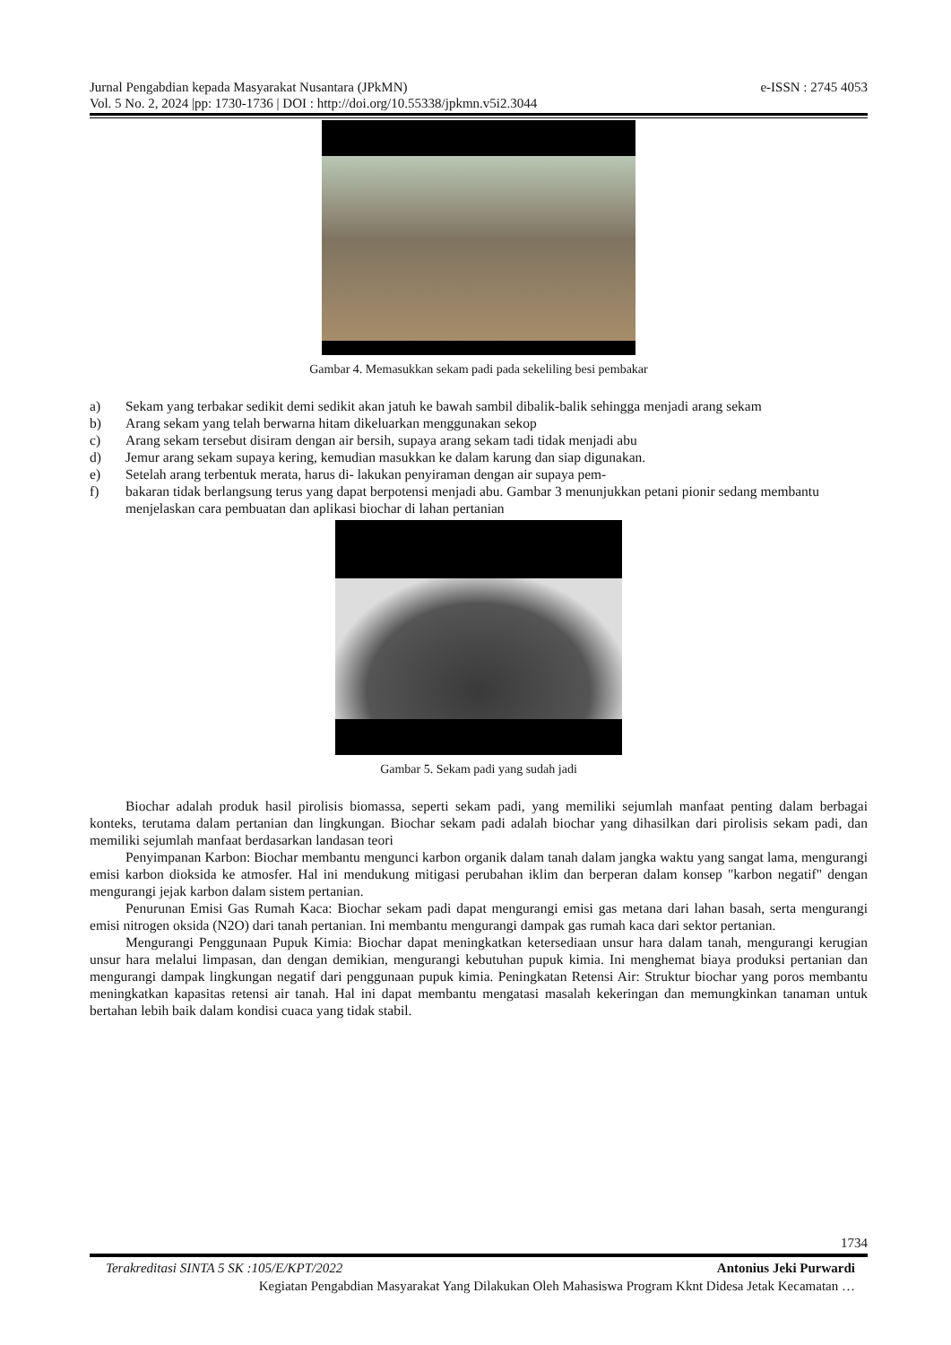e-ISSN : 2745 4053 Jurnal Pengabdian kepada Masyarakat Nusantara (JPkMN)
Vol. 5 No. 2, 2024 |pp: 1730-1736 | DOI : http://doi.org/10.55338/jpkmn.v5i2.3044
Gambar 4. Memasukkan sekam padi pada sekeliling besi pembakar
a) Sekam yang terbakar sedikit demi sedikit akan jatuh ke bawah sambil dibalik-balik sehingga menjadi arang sekam
b) Arang sekam yang telah berwarna hitam dikeluarkan menggunakan sekop
c) Arang sekam tersebut disiram dengan air bersih, supaya arang sekam tadi tidak menjadi abu
d) Jemur arang sekam supaya kering, kemudian masukkan ke dalam karung dan siap digunakan.
e) Setelah arang terbentuk merata, harus di- lakukan penyiraman dengan air supaya pem-
f) bakaran tidak berlangsung terus yang dapat berpotensi menjadi abu. Gambar 3 menunjukkan petani pionir sedang membantu menjelaskan cara pembuatan dan aplikasi biochar di lahan pertanian
Gambar 5. Sekam padi yang sudah jadi
Biochar adalah produk hasil pirolisis biomassa, seperti sekam padi, yang memiliki sejumlah manfaat penting dalam berbagai konteks, terutama dalam pertanian dan lingkungan. Biochar sekam padi adalah biochar yang dihasilkan dari pirolisis sekam padi, dan memiliki sejumlah manfaat berdasarkan landasan teori
Penyimpanan Karbon: Biochar membantu mengunci karbon organik dalam tanah dalam jangka waktu yang sangat lama, mengurangi emisi karbon dioksida ke atmosfer. Hal ini mendukung mitigasi perubahan iklim dan berperan dalam konsep "karbon negatif" dengan mengurangi jejak karbon dalam sistem pertanian.
Penurunan Emisi Gas Rumah Kaca: Biochar sekam padi dapat mengurangi emisi gas metana dari lahan basah, serta mengurangi emisi nitrogen oksida (N2O) dari tanah pertanian. Ini membantu mengurangi dampak gas rumah kaca dari sektor pertanian.
Mengurangi Penggunaan Pupuk Kimia: Biochar dapat meningkatkan ketersediaan unsur hara dalam tanah, mengurangi kerugian unsur hara melalui limpasan, dan dengan demikian, mengurangi kebutuhan pupuk kimia. Ini menghemat biaya produksi pertanian dan mengurangi dampak lingkungan negatif dari penggunaan pupuk kimia. Peningkatan Retensi Air: Struktur biochar yang poros membantu meningkatkan kapasitas retensi air tanah. Hal ini dapat membantu mengatasi masalah kekeringan dan memungkinkan tanaman untuk bertahan lebih baik dalam kondisi cuaca yang tidak stabil.
1734
Antonius Jeki Purwardi Terakreditasi SINTA 5 SK :105/E/KPT/2022
Kegiatan Pengabdian Masyarakat Yang Dilakukan Oleh Mahasiswa Program Kknt Didesa Jetak Kecamatan …